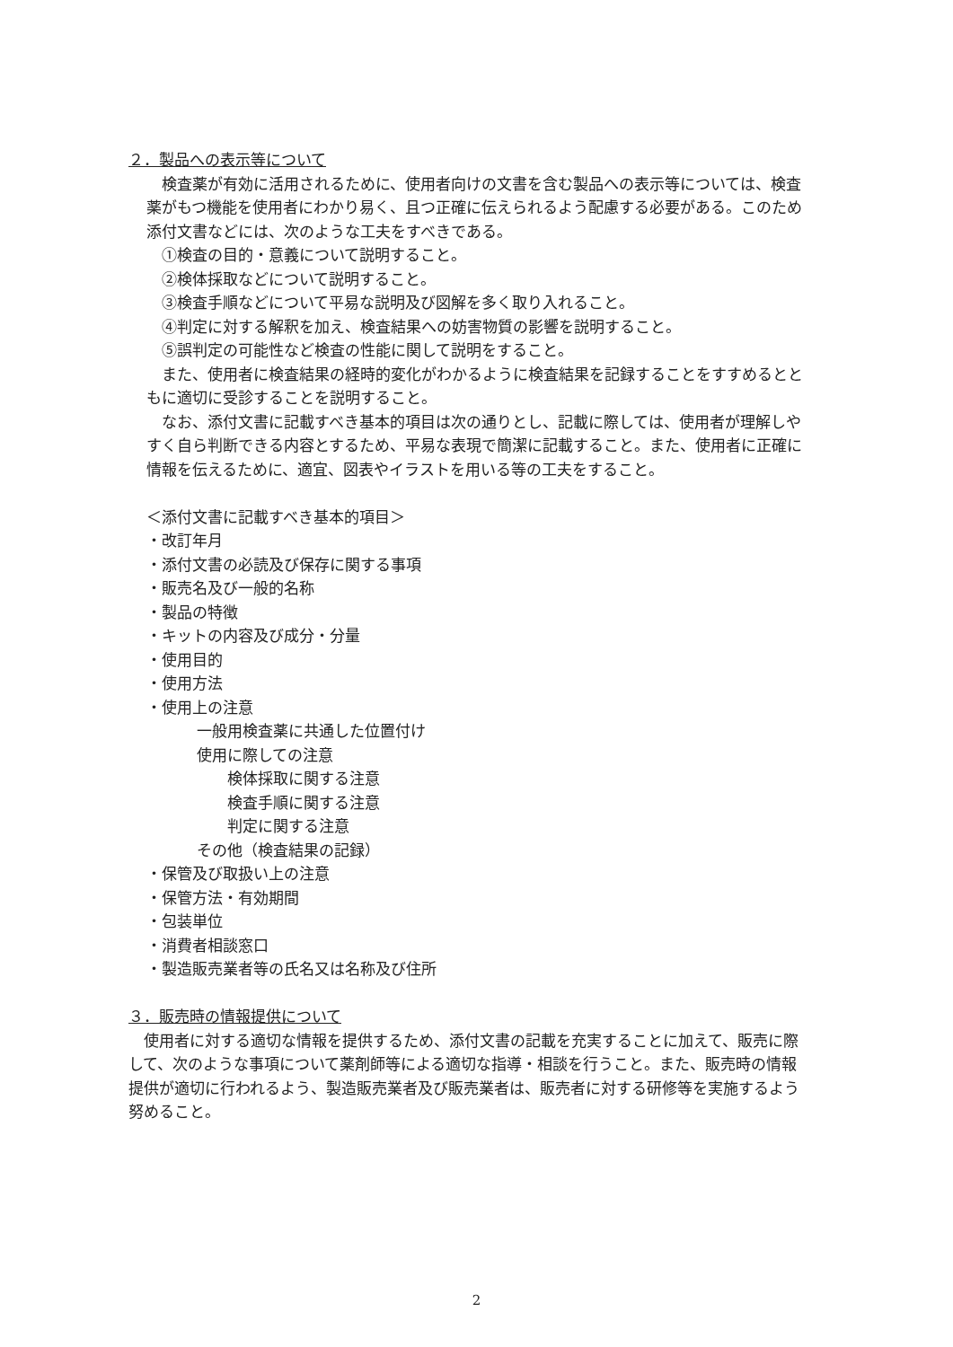２．製品への表示等について
検査薬が有効に活用されるために、使用者向けの文書を含む製品への表示等については、検査薬がもつ機能を使用者にわかり易く、且つ正確に伝えられるよう配慮する必要がある。このため添付文書などには、次のような工夫をすべきである。
①検査の目的・意義について説明すること。
②検体採取などについて説明すること。
③検査手順などについて平易な説明及び図解を多く取り入れること。
④判定に対する解釈を加え、検査結果への妨害物質の影響を説明すること。
⑤誤判定の可能性など検査の性能に関して説明をすること。
また、使用者に検査結果の経時的変化がわかるように検査結果を記録することをすすめるとともに適切に受診することを説明すること。
なお、添付文書に記載すべき基本的項目は次の通りとし、記載に際しては、使用者が理解しやすく自ら判断できる内容とするため、平易な表現で簡潔に記載すること。また、使用者に正確に情報を伝えるために、適宜、図表やイラストを用いる等の工夫をすること。
＜添付文書に記載すべき基本的項目＞
・改訂年月
・添付文書の必読及び保存に関する事項
・販売名及び一般的名称
・製品の特徴
・キットの内容及び成分・分量
・使用目的
・使用方法
・使用上の注意
一般用検査薬に共通した位置付け
使用に際しての注意
検体採取に関する注意
検査手順に関する注意
判定に関する注意
その他（検査結果の記録）
・保管及び取扱い上の注意
・保管方法・有効期間
・包装単位
・消費者相談窓口
・製造販売業者等の氏名又は名称及び住所
３．販売時の情報提供について
使用者に対する適切な情報を提供するため、添付文書の記載を充実することに加えて、販売に際して、次のような事項について薬剤師等による適切な指導・相談を行うこと。また、販売時の情報提供が適切に行われるよう、製造販売業者及び販売業者は、販売者に対する研修等を実施するよう努めること。
2